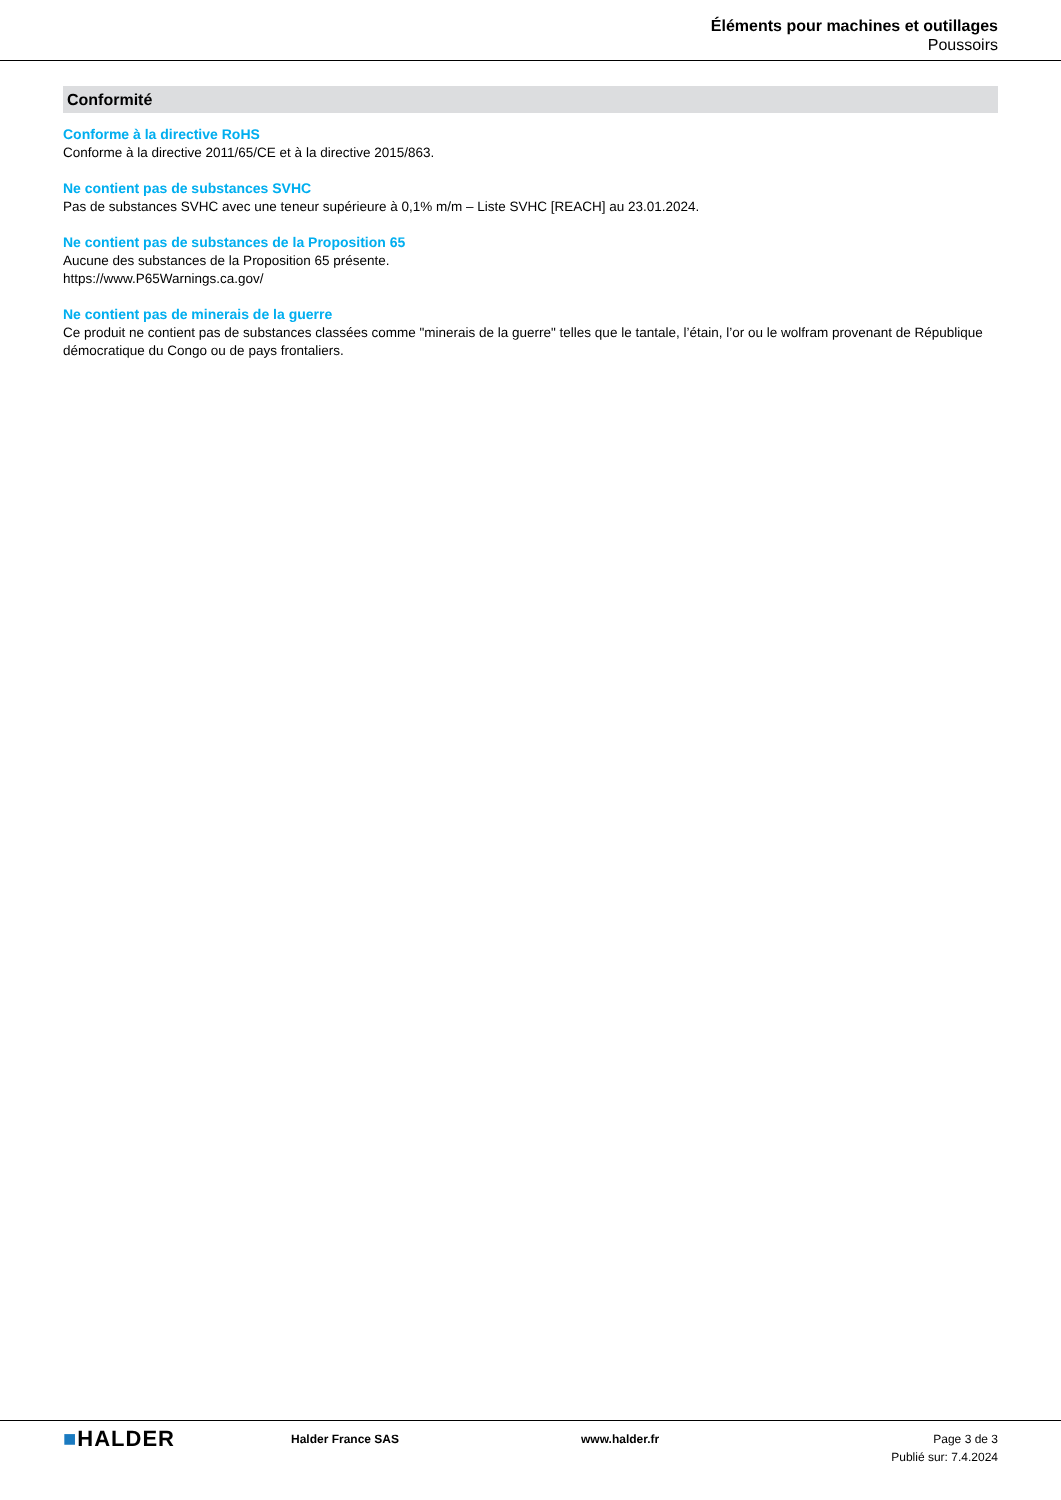Éléments pour machines et outillages
Poussoirs
Conformité
Conforme à la directive RoHS
Conforme à la directive 2011/65/CE et à la directive 2015/863.
Ne contient pas de substances SVHC
Pas de substances SVHC avec une teneur supérieure à 0,1% m/m – Liste SVHC [REACH] au 23.01.2024.
Ne contient pas de substances de la Proposition 65
Aucune des substances de la Proposition 65 présente.
https://www.P65Warnings.ca.gov/
Ne contient pas de minerais de la guerre
Ce produit ne contient pas de substances classées comme "minerais de la guerre" telles que le tantale, l’étain, l’or ou le wolfram provenant de République démocratique du Congo ou de pays frontaliers.
■HALDER
Halder France SAS www.halder.fr Page 3 de 3
Publié sur: 7.4.2024